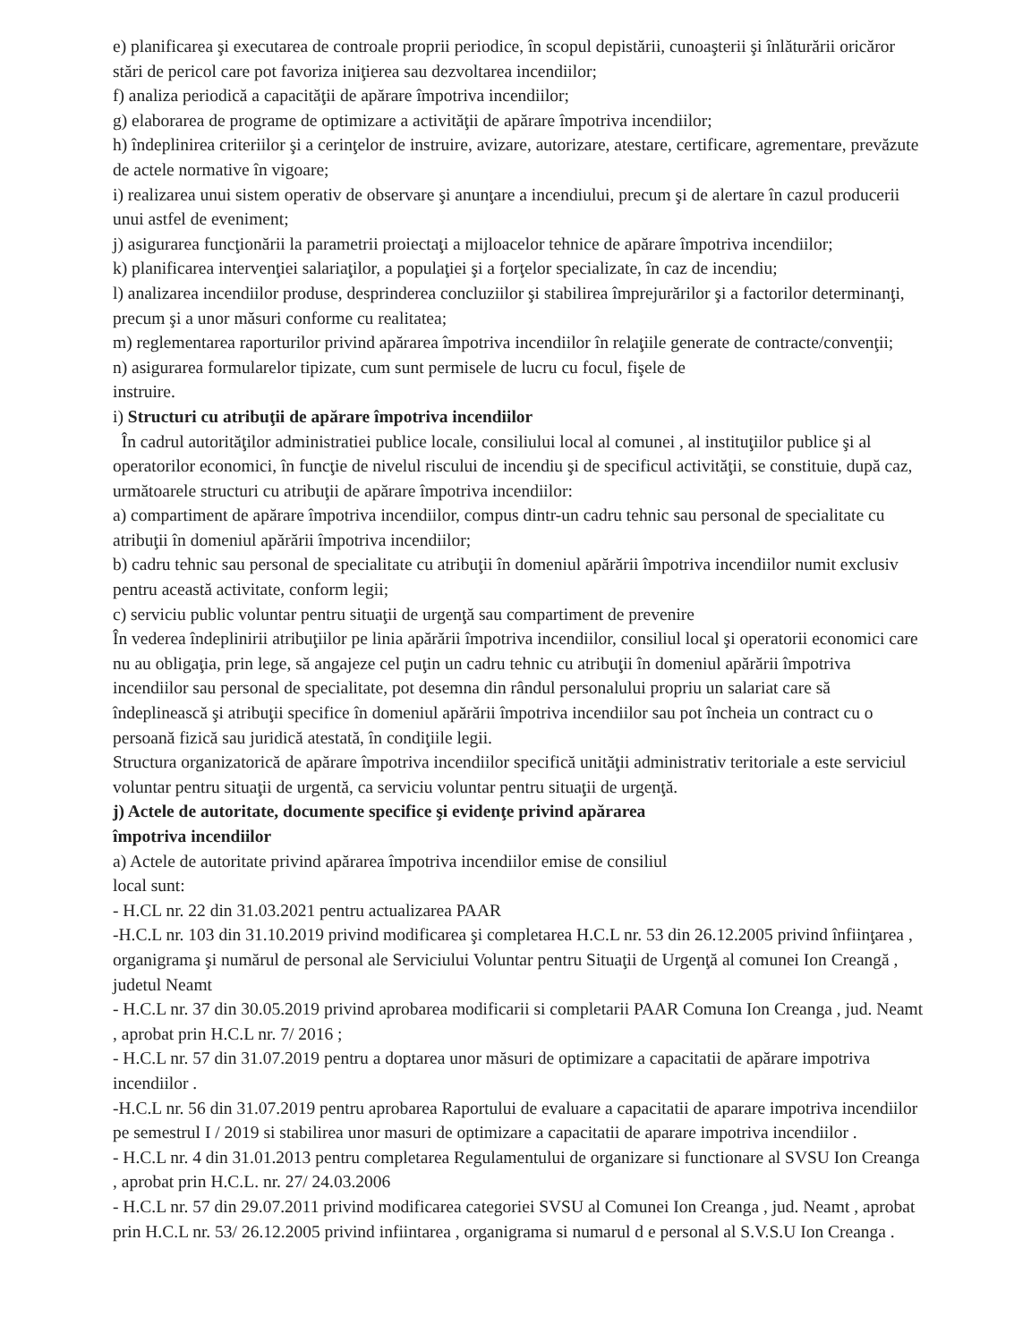e) planificarea şi executarea de controale proprii periodice, în scopul depistării, cunoaşterii şi înlăturării oricăror stări de pericol care pot favoriza iniţierea sau dezvoltarea incendiilor;
f) analiza periodică a capacităţii de apărare împotriva incendiilor;
g) elaborarea de programe de optimizare a activităţii de apărare împotriva incendiilor;
h) îndeplinirea criteriilor şi a cerinţelor de instruire, avizare, autorizare, atestare, certificare, agrementare, prevăzute de actele normative în vigoare;
i) realizarea unui sistem operativ de observare şi anunţare a incendiului, precum şi de alertare în cazul producerii unui astfel de eveniment;
j) asigurarea funcţionării la parametrii proiectaţi a mijloacelor tehnice de apărare împotriva incendiilor;
k) planificarea intervenţiei salariaţilor, a populaţiei şi a forţelor specializate, în caz de incendiu;
l) analizarea incendiilor produse, desprinderea concluziilor şi stabilirea împrejurărilor şi a factorilor determinanţi, precum şi a unor măsuri conforme cu realitatea;
m) reglementarea raporturilor privind apărarea împotriva incendiilor în relaţiile generate de contracte/convenţii;
n) asigurarea formularelor tipizate, cum sunt permisele de lucru cu focul, fişele de
instruire.
i) Structuri cu atribuţii de apărare împotriva incendiilor
În cadrul autorităţilor administratiei publice locale, consiliului local al comunei , al instituţiilor publice şi al operatorilor economici, în funcţie de nivelul riscului de incendiu şi de specificul activităţii, se constituie, după caz, următoarele structuri cu atribuţii de apărare împotriva incendiilor:
a) compartiment de apărare împotriva incendiilor, compus dintr-un cadru tehnic sau personal de specialitate cu atribuţii în domeniul apărării împotriva incendiilor;
b) cadru tehnic sau personal de specialitate cu atribuţii în domeniul apărării împotriva incendiilor numit exclusiv pentru această activitate, conform legii;
c) serviciu public voluntar pentru situaţii de urgenţă sau compartiment de prevenire
În vederea îndeplinirii atribuţiilor pe linia apărării împotriva incendiilor, consiliul local şi operatorii economici care nu au obligaţia, prin lege, să angajeze cel puţin un cadru tehnic cu atribuţii în domeniul apărării împotriva incendiilor sau personal de specialitate, pot desemna din rândul personalului propriu un salariat care să îndeplinească şi atribuţii specifice în domeniul apărării împotriva incendiilor sau pot încheia un contract cu o persoană fizică sau juridică atestată, în condiţiile legii.
Structura organizatorică de apărare împotriva incendiilor specifică unităţii administrativ teritoriale a este serviciul voluntar pentru situaţii de urgentă, ca serviciu voluntar pentru situaţii de urgenţă.
j) Actele de autoritate, documente specifice şi evidenţe privind apărarea
împotriva incendiilor
a) Actele de autoritate privind apărarea împotriva incendiilor emise de consiliul
local sunt:
- H.CL nr. 22 din 31.03.2021 pentru actualizarea PAAR
-H.C.L nr. 103 din 31.10.2019 privind modificarea şi completarea H.C.L nr. 53 din 26.12.2005 privind înfiinţarea , organigrama şi numărul de personal ale Serviciului Voluntar pentru Situaţii de Urgenţă al comunei Ion Creangă , judetul Neamt
- H.C.L nr. 37 din 30.05.2019 privind aprobarea modificarii si completarii PAAR Comuna Ion Creanga , jud. Neamt , aprobat prin H.C.L nr. 7/ 2016 ;
- H.C.L nr. 57 din 31.07.2019 pentru a doptarea unor măsuri de optimizare a capacitatii de apărare impotriva incendiilor .
-H.C.L nr. 56 din 31.07.2019 pentru aprobarea Raportului de evaluare a capacitatii de aparare impotriva incendiilor pe semestrul I / 2019 si stabilirea unor masuri de optimizare a capacitatii de aparare impotriva incendiilor .
- H.C.L nr. 4 din 31.01.2013 pentru completarea Regulamentului de organizare si functionare al SVSU Ion Creanga , aprobat prin H.C.L. nr. 27/ 24.03.2006
- H.C.L nr. 57 din 29.07.2011 privind modificarea categoriei SVSU al Comunei Ion Creanga , jud. Neamt , aprobat prin H.C.L nr. 53/ 26.12.2005 privind infiintarea , organigrama si numarul d e personal al S.V.S.U Ion Creanga .